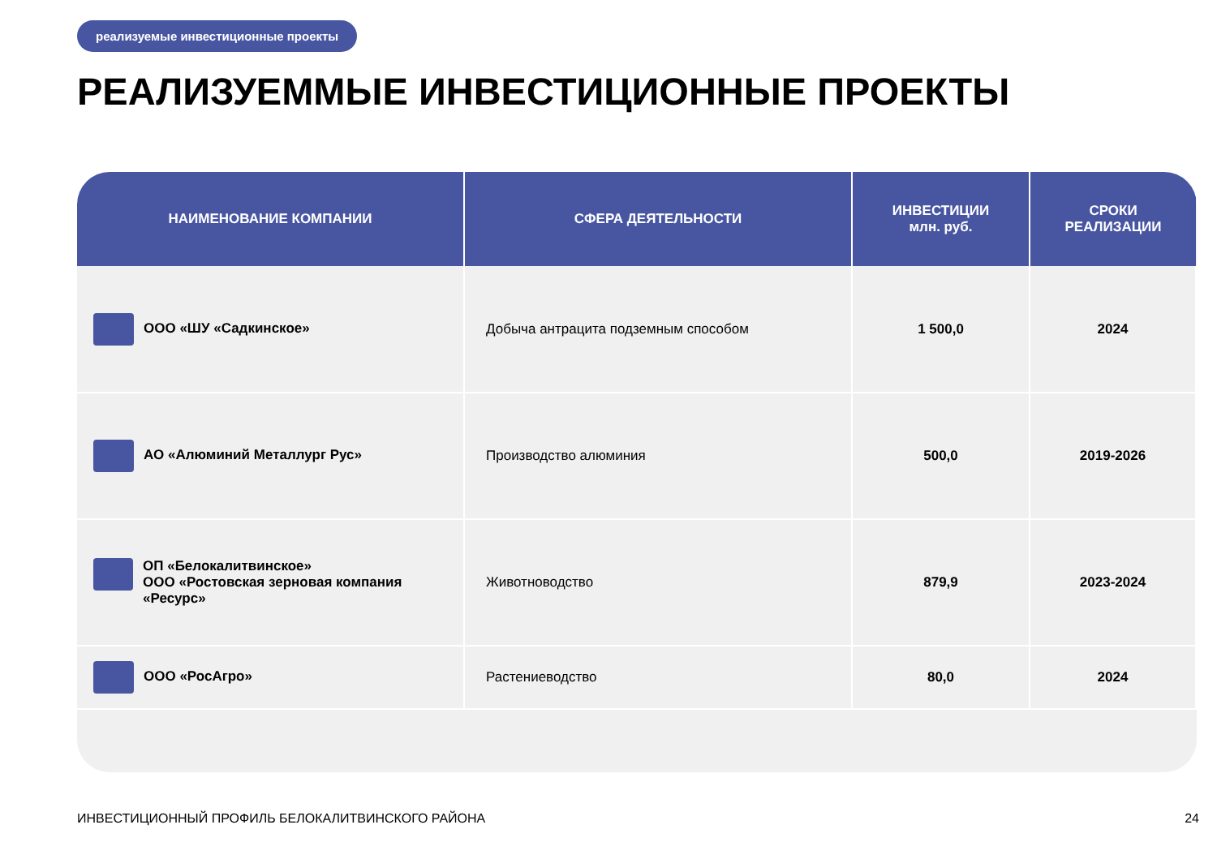реализуемые инвестиционные проекты
РЕАЛИЗУЕММЫЕ ИНВЕСТИЦИОННЫЕ ПРОЕКТЫ
| НАИМЕНОВАНИЕ КОМПАНИИ | СФЕРА ДЕЯТЕЛЬНОСТИ | ИНВЕСТИЦИИ млн. руб. | СРОКИ РЕАЛИЗАЦИИ |
| --- | --- | --- | --- |
| ООО «ШУ «Садкинское» | Добыча антрацита подземным способом | 1 500,0 | 2024 |
| АО «Алюминий Металлург Рус» | Производство алюминия | 500,0 | 2019-2026 |
| ОП «Белокалитвинское» ООО «Ростовская зерновая компания «Ресурс» | Животноводство | 879,9 | 2023-2024 |
| ООО «РосАгро» | Растениеводство | 80,0 | 2024 |
ИНВЕСТИЦИОННЫЙ ПРОФИЛЬ БЕЛОКАЛИТВИНСКОГО РАЙОНА
24